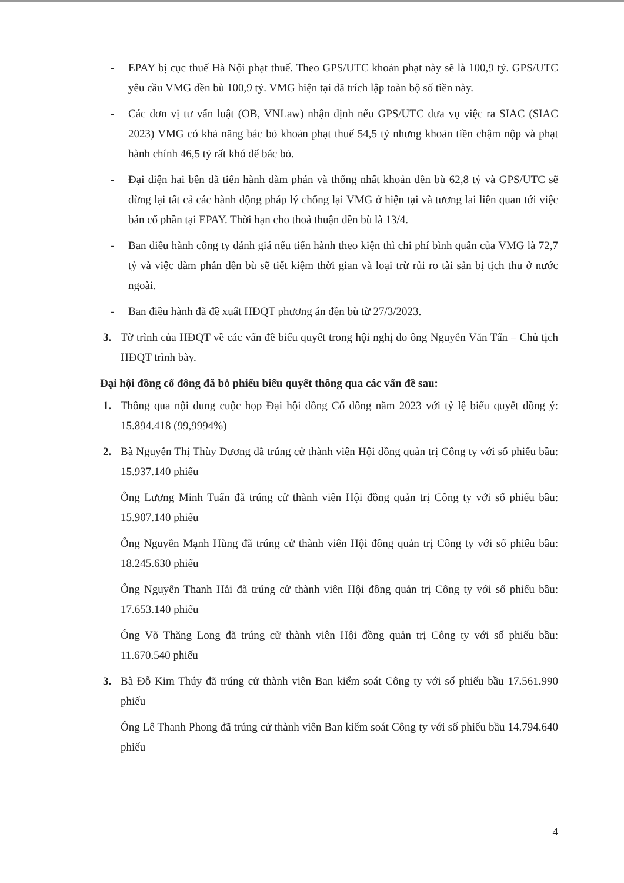- EPAY bị cục thuế Hà Nội phạt thuế. Theo GPS/UTC khoản phạt này sẽ là 100,9 tỷ. GPS/UTC yêu cầu VMG đền bù 100,9 tỷ. VMG hiện tại đã trích lập toàn bộ số tiền này.
- Các đơn vị tư vấn luật (OB, VNLaw) nhận định nếu GPS/UTC đưa vụ việc ra SIAC (SIAC 2023) VMG có khả năng bác bỏ khoản phạt thuế 54,5 tỷ nhưng khoản tiền chậm nộp và phạt hành chính 46,5 tỷ rất khó để bác bỏ.
- Đại diện hai bên đã tiến hành đàm phán và thống nhất khoản đền bù 62,8 tỷ và GPS/UTC sẽ dừng lại tất cả các hành động pháp lý chống lại VMG ở hiện tại và tương lai liên quan tới việc bán cổ phần tại EPAY. Thời hạn cho thoả thuận đền bù là 13/4.
- Ban điều hành công ty đánh giá nếu tiến hành theo kiện thì chi phí bình quân của VMG là 72,7 tỷ và việc đàm phán đền bù sẽ tiết kiệm thời gian và loại trừ rủi ro tài sản bị tịch thu ở nước ngoài.
- Ban điều hành đã đề xuất HĐQT phương án đền bù từ 27/3/2023.
3. Tờ trình của HĐQT về các vấn đề biểu quyết trong hội nghị do ông Nguyễn Văn Tấn – Chủ tịch HĐQT trình bày.
Đại hội đồng cổ đông đã bỏ phiếu biểu quyết thông qua các vấn đề sau:
1. Thông qua nội dung cuộc họp Đại hội đồng Cổ đông năm 2023 với tỷ lệ biểu quyết đồng ý: 15.894.418 (99,9994%)
2. Bà Nguyễn Thị Thùy Dương đã trúng cử thành viên Hội đồng quản trị Công ty với số phiếu bầu: 15.937.140 phiếu
Ông Lương Minh Tuấn đã trúng cử thành viên Hội đồng quản trị Công ty với số phiếu bầu: 15.907.140 phiếu
Ông Nguyễn Mạnh Hùng đã trúng cử thành viên Hội đồng quản trị Công ty với số phiếu bầu: 18.245.630 phiếu
Ông Nguyễn Thanh Hải đã trúng cử thành viên Hội đồng quản trị Công ty với số phiếu bầu: 17.653.140 phiếu
Ông Võ Thăng Long đã trúng cử thành viên Hội đồng quản trị Công ty với số phiếu bầu: 11.670.540 phiếu
3. Bà Đỗ Kim Thúy đã trúng cử thành viên Ban kiểm soát Công ty với số phiếu bầu 17.561.990 phiếu
Ông Lê Thanh Phong đã trúng cử thành viên Ban kiểm soát Công ty với số phiếu bầu 14.794.640 phiếu
4